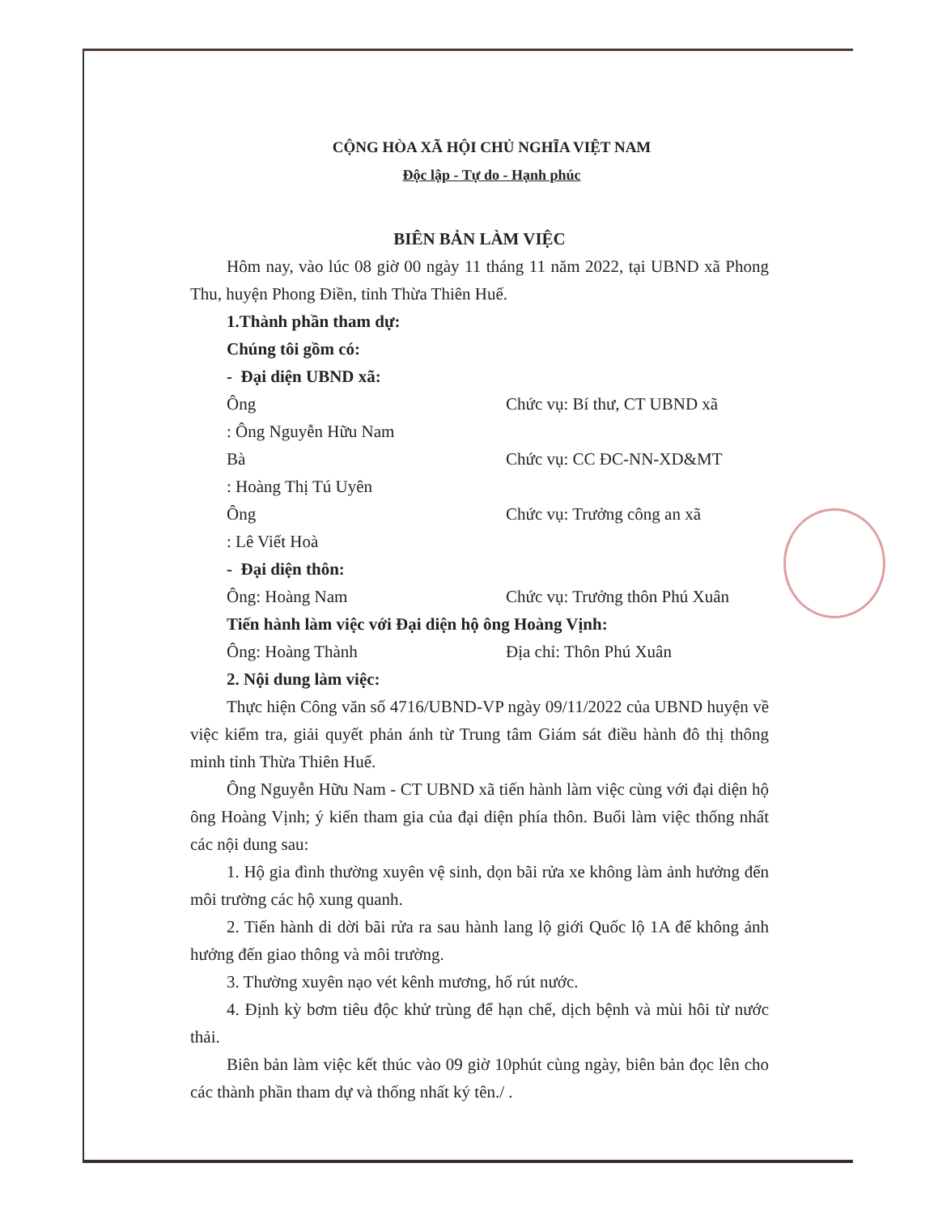CỘNG HÒA XÃ HỘI CHỦ NGHĨA VIỆT NAM
Độc lập - Tự do - Hạnh phúc
BIÊN BẢN LÀM VIỆC
Hôm nay, vào lúc 08 giờ 00 ngày 11 tháng 11 năm 2022, tại UBND xã Phong Thu, huyện Phong Điền, tỉnh Thừa Thiên Huế.
1.Thành phần tham dự:
Chúng tôi gồm có:
- Đại diện UBND xã:
Ông: Ông Nguyễn Hữu Nam Chức vụ: Bí thư, CT UBND xã
Bà: Hoàng Thị Tú Uyên Chức vụ: CC ĐC-NN-XD&MT
Ông: Lê Viết Hoà Chức vụ: Trưởng công an xã
- Đại diện thôn:
Ông: Hoàng Nam Chức vụ: Trưởng thôn Phú Xuân
Tiến hành làm việc với Đại diện hộ ông Hoàng Vịnh:
Ông: Hoàng Thành Địa chỉ: Thôn Phú Xuân
2. Nội dung làm việc:
Thực hiện Công văn số 4716/UBND-VP ngày 09/11/2022 của UBND huyện về việc kiểm tra, giải quyết phản ánh từ Trung tâm Giám sát điều hành đô thị thông minh tỉnh Thừa Thiên Huế.
Ông Nguyễn Hữu Nam - CT UBND xã tiến hành làm việc cùng với đại diện hộ ông Hoàng Vịnh; ý kiến tham gia của đại diện phía thôn. Buổi làm việc thống nhất các nội dung sau:
1. Hộ gia đình thường xuyên vệ sinh, dọn bãi rửa xe không làm ảnh hưởng đến môi trường các hộ xung quanh.
2. Tiến hành di dời bãi rửa ra sau hành lang lộ giới Quốc lộ 1A để không ảnh hưởng đến giao thông và môi trường.
3. Thường xuyên nạo vét kênh mương, hố rút nước.
4. Định kỳ bơm tiêu độc khử trùng để hạn chế, dịch bệnh và mùi hôi từ nước thải.
Biên bản làm việc kết thúc vào 09 giờ 10phút cùng ngày, biên bản đọc lên cho các thành phần tham dự và thống nhất ký tên./ .